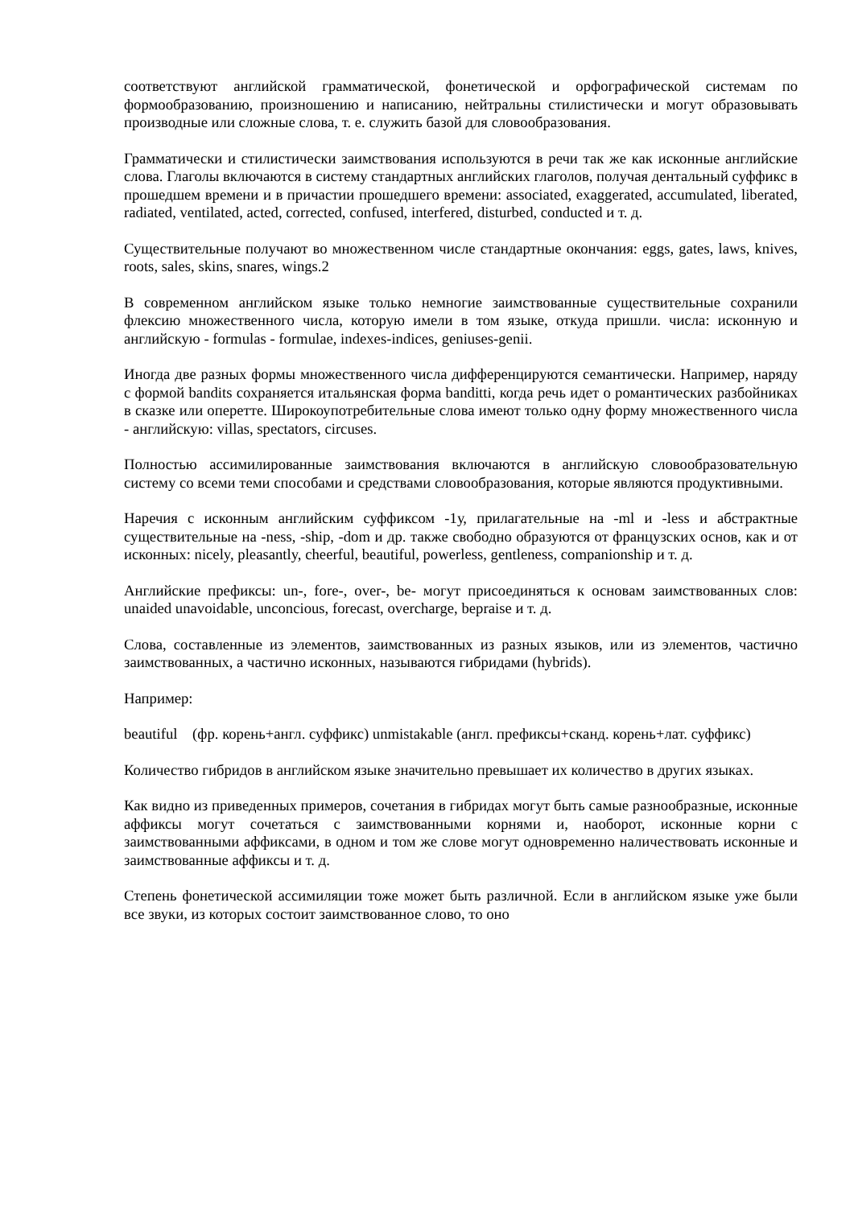соответствуют английской грамматической, фонетической и орфографической системам по формообразованию, произношению и написанию, нейтральны стилистически и могут образовывать производные или сложные слова, т. е. служить базой для словообразования.
Грамматически и стилистически заимствования используются в речи так же как исконные английские слова. Глаголы включаются в систему стандартных английских глаголов, получая дентальный суффикс в прошедшем времени и в причастии прошедшего времени: associated, exaggerated, accumulated, liberated, radiated, ventilated, acted, corrected, confused, interfered, disturbed, conducted и т. д.
Существительные получают во множественном числе стандартные окончания: eggs, gates, laws, knives, roots, sales, skins, snares, wings.2
В современном английском языке только немногие заимствованные существительные сохранили флексию множественного числа, которую имели в том языке, откуда пришли. числа: исконную и английскую - formulas - formulae, indexes-indices, geniuses-genii.
Иногда две разных формы множественного числа дифференцируются семантически. Например, наряду с формой bandits сохраняется итальянская форма banditti, когда речь идет о романтических разбойниках в сказке или оперетте. Широкоупотребительные слова имеют только одну форму множественного числа - английскую: villas, spectators, circuses.
Полностью ассимилированные заимствования включаются в английскую словообразовательную систему со всеми теми способами и средствами словообразования, которые являются продуктивными.
Наречия с исконным английским суффиксом -1у, прилагательные на -ml и -less и абстрактные существительные на -ness, -ship, -dom и др. также свободно образуются от французских основ, как и от исконных: nicely, pleasantly, cheerful, beautiful, powerless, gentleness, companionship и т. д.
Английские префиксы: un-, fore-, over-, be- могут присоединяться к основам заимствованных слов: unaided unavoidable, unconcious, forecast, overcharge, bepraise и т. д.
Слова, составленные из элементов, заимствованных из разных языков, или из элементов, частично заимствованных, а частично исконных, называются гибридами (hybrids).
Например:
beautiful (фр. корень+англ. суффикс) unmistakable (англ. префиксы+сканд. корень+лат. суффикс)
Количество гибридов в английском языке значительно превышает их количество в других языках.
Как видно из приведенных примеров, сочетания в гибридах могут быть самые разнообразные, исконные аффиксы могут сочетаться с заимствованными корнями и, наоборот, исконные корни с заимствованными аффиксами, в одном и том же слове могут одновременно наличествовать исконные и заимствованные аффиксы и т. д.
Степень фонетической ассимиляции тоже может быть различной. Если в английском языке уже были все звуки, из которых состоит заимствованное слово, то оно